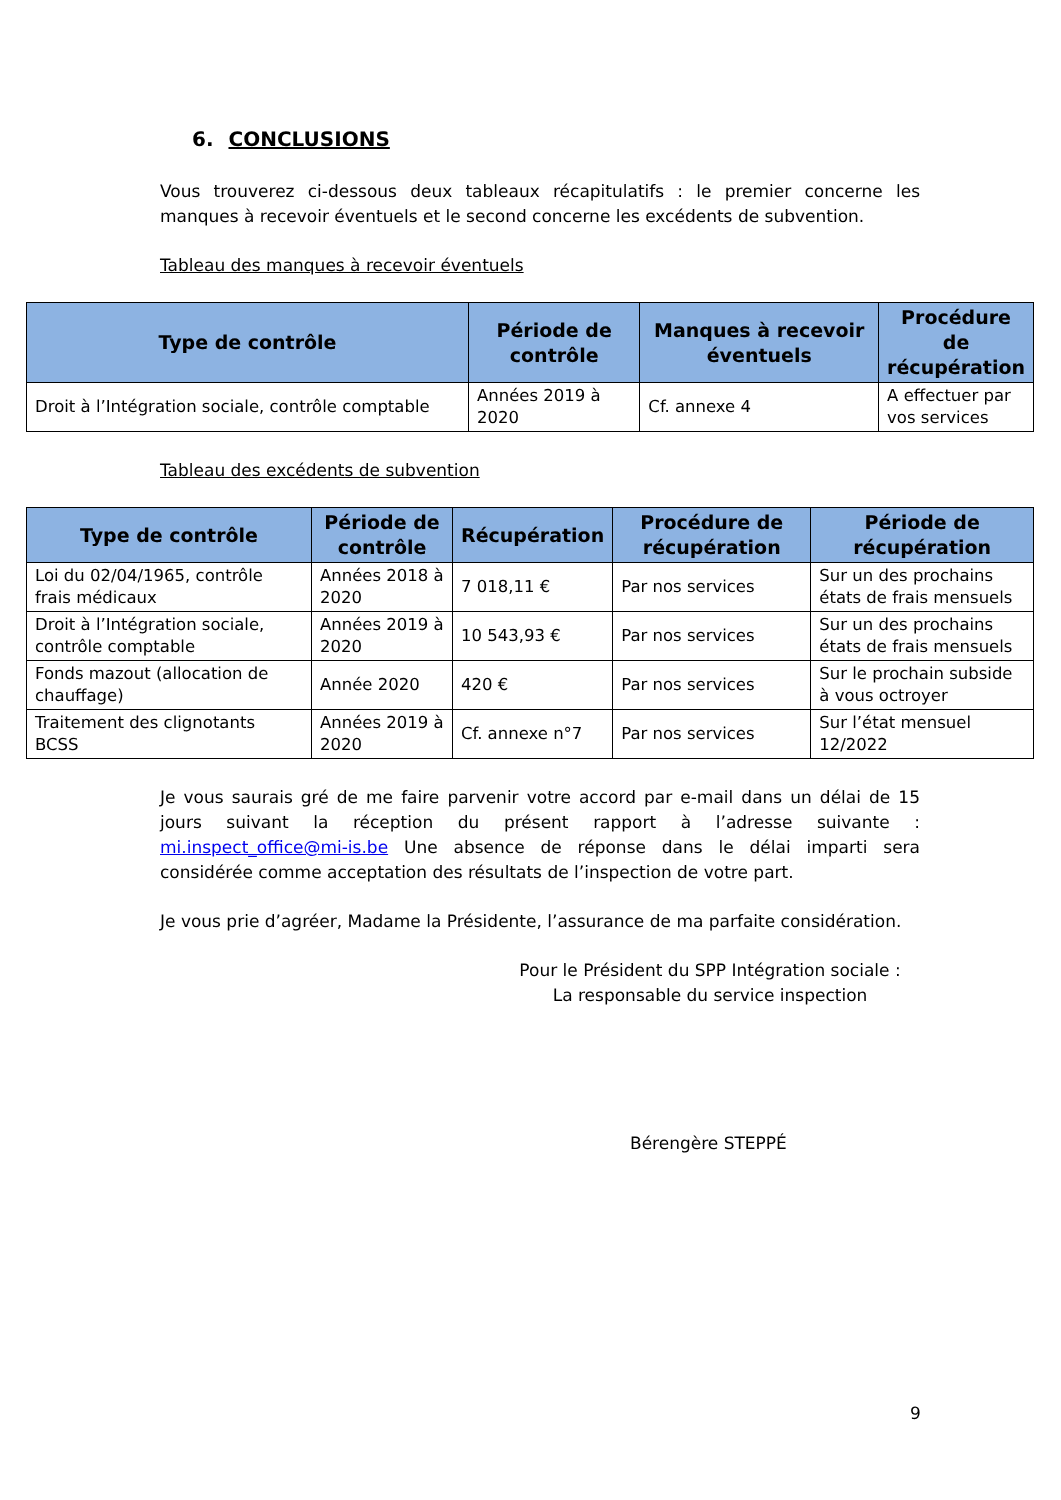6. CONCLUSIONS
Vous trouverez ci-dessous deux tableaux récapitulatifs : le premier concerne les manques à recevoir éventuels et le second concerne les excédents de subvention.
Tableau des manques à recevoir éventuels
| Type de contrôle | Période de contrôle | Manques à recevoir éventuels | Procédure de récupération |
| --- | --- | --- | --- |
| Droit à l’Intégration sociale, contrôle comptable | Années 2019 à 2020 | Cf. annexe 4 | A effectuer par vos services |
Tableau des excédents de subvention
| Type de contrôle | Période de contrôle | Récupération | Procédure de récupération | Période de récupération |
| --- | --- | --- | --- | --- |
| Loi du 02/04/1965, contrôle frais médicaux | Années 2018 à 2020 | 7 018,11 € | Par nos services | Sur un des prochains états de frais mensuels |
| Droit à l’Intégration sociale, contrôle comptable | Années 2019 à 2020 | 10 543,93 € | Par nos services | Sur un des prochains états de frais mensuels |
| Fonds mazout (allocation de chauffage) | Année 2020 | 420 € | Par nos services | Sur le prochain subside à vous octroyer |
| Traitement des clignotants BCSS | Années 2019 à 2020 | Cf. annexe n°7 | Par nos services | Sur l’état mensuel 12/2022 |
Je vous saurais gré de me faire parvenir votre accord par e-mail dans un délai de 15 jours suivant la réception du présent rapport à l’adresse suivante : mi.inspect_office@mi-is.be Une absence de réponse dans le délai imparti sera considérée comme acceptation des résultats de l’inspection de votre part.
Je vous prie d’agréer, Madame la Présidente, l’assurance de ma parfaite considération.
Pour le Président du SPP Intégration sociale :
La responsable du service inspection
Bérengère STEPPÉ
9